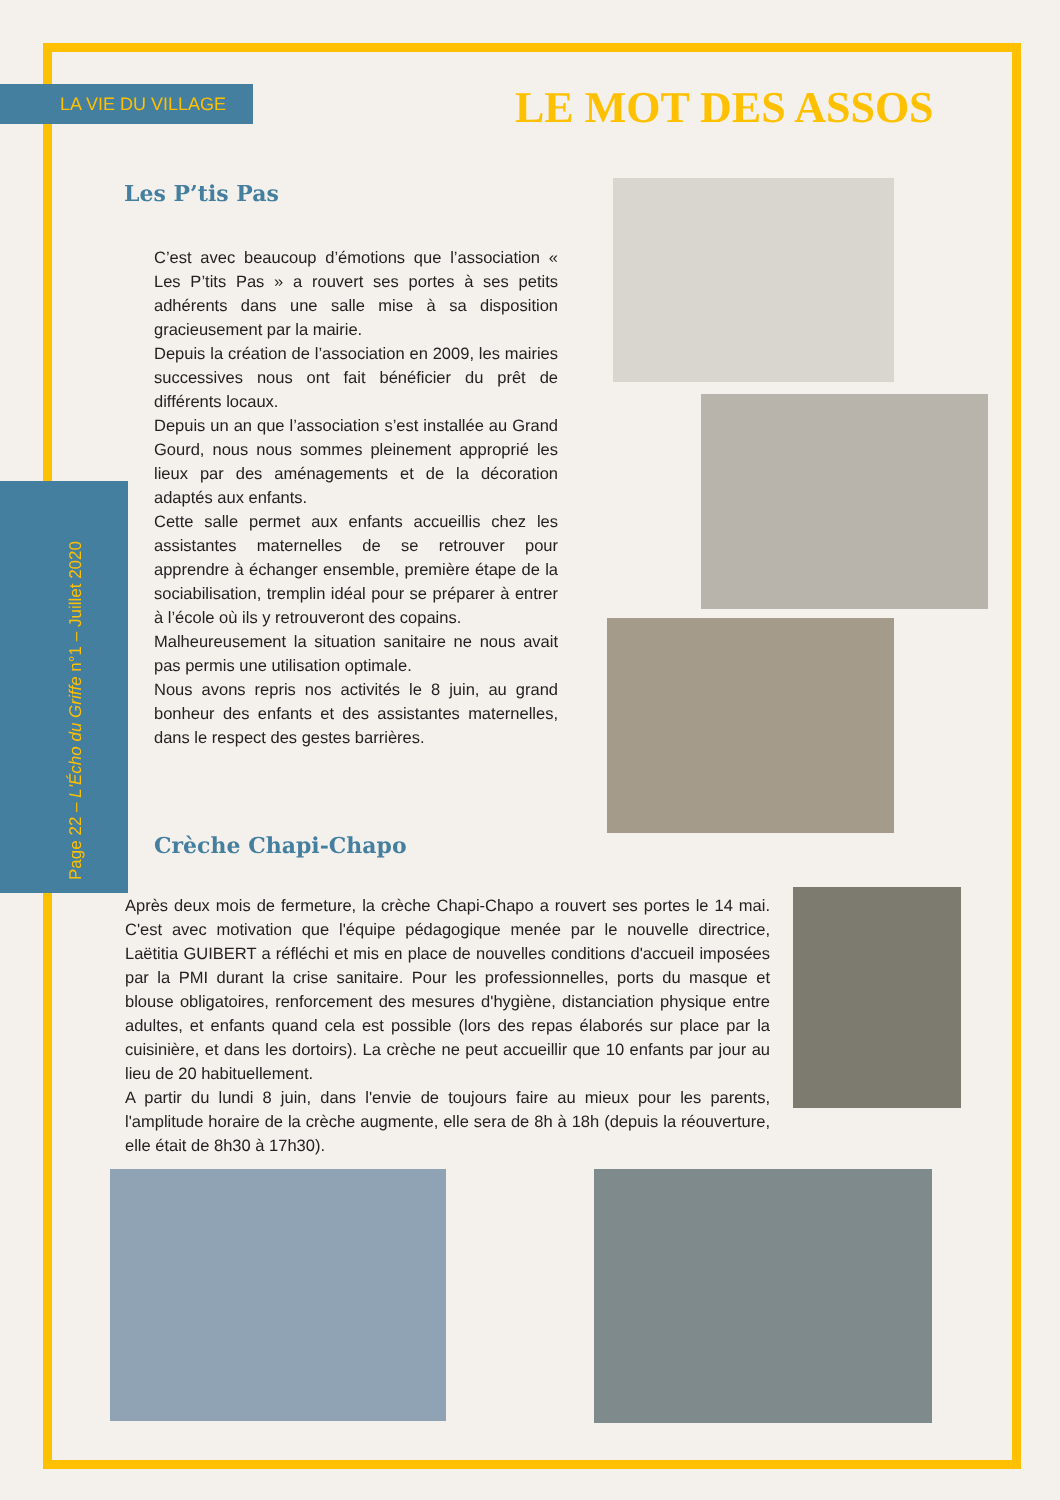LA VIE DU VILLAGE LE MOT DES ASSOS
Page 22 – L'Écho du Griffe n°1 – Juillet 2020
Les P’tis Pas
C’est avec beaucoup d’émotions que l’association « Les P’tits Pas » a rouvert ses portes à ses petits adhérents dans une salle mise à sa disposition gracieusement par la mairie.
Depuis la création de l’association en 2009, les mairies successives nous ont fait bénéficier du prêt de différents locaux.
Depuis un an que l’association s’est installée au Grand Gourd, nous nous sommes pleinement approprié les lieux par des aménagements et de la décoration adaptés aux enfants.
Cette salle permet aux enfants accueillis chez les assistantes maternelles de se retrouver pour apprendre à échanger ensemble, première étape de la sociabilisation, tremplin idéal pour se préparer à entrer à l’école où ils y retrouveront des copains.
Malheureusement la situation sanitaire ne nous avait pas permis une utilisation optimale.
Nous avons repris nos activités le 8 juin, au grand bonheur des enfants et des assistantes maternelles, dans le respect des gestes barrières.
Crèche Chapi-Chapo
Après deux mois de fermeture, la crèche Chapi-Chapo a rouvert ses portes le 14 mai. C'est avec motivation que l'équipe pédagogique menée par le nouvelle directrice, Laëtitia GUIBERT a réfléchi et mis en place de nouvelles conditions d'accueil imposées par la PMI durant la crise sanitaire. Pour les professionnelles, ports du masque et blouse obligatoires, renforcement des mesures d'hygiène, distanciation physique entre adultes, et enfants quand cela est possible (lors des repas élaborés sur place par la cuisinière, et dans les dortoirs). La crèche ne peut accueillir que 10 enfants par jour au lieu de 20 habituellement.
A partir du lundi 8 juin, dans l'envie de toujours faire au mieux pour les parents, l'amplitude horaire de la crèche augmente, elle sera de 8h à 18h (depuis la réouverture, elle était de 8h30 à 17h30).